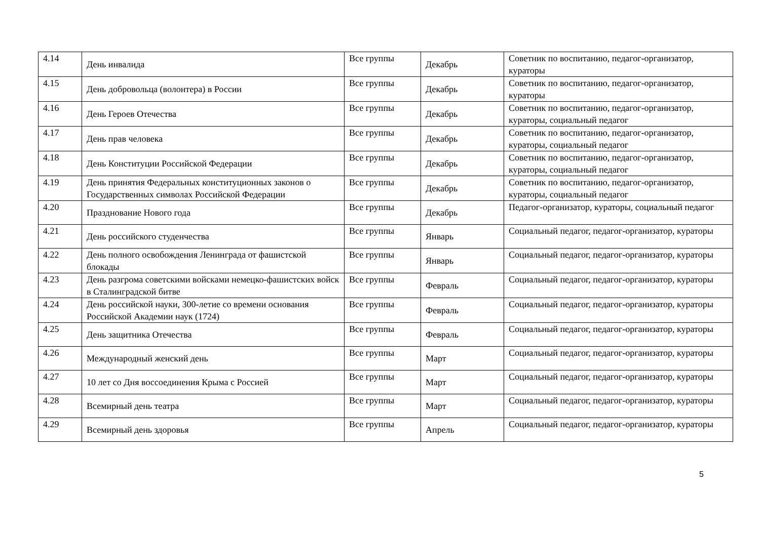| 4.14 | День инвалида | Все группы | Декабрь | Советник по воспитанию, педагог-организатор, кураторы |
| 4.15 | День добровольца (волонтера) в России | Все группы | Декабрь | Советник по воспитанию, педагог-организатор, кураторы |
| 4.16 | День Героев Отечества | Все группы | Декабрь | Советник по воспитанию, педагог-организатор, кураторы, социальный педагог |
| 4.17 | День прав человека | Все группы | Декабрь | Советник по воспитанию, педагог-организатор, кураторы, социальный педагог |
| 4.18 | День Конституции Российской Федерации | Все группы | Декабрь | Советник по воспитанию, педагог-организатор, кураторы, социальный педагог |
| 4.19 | День принятия Федеральных конституционных законов о Государственных символах Российской Федерации | Все группы | Декабрь | Советник по воспитанию, педагог-организатор, кураторы, социальный педагог |
| 4.20 | Празднование Нового года | Все группы | Декабрь | Педагог-организатор, кураторы, социальный педагог |
| 4.21 | День российского студенчества | Все группы | Январь | Социальный педагог, педагог-организатор, кураторы |
| 4.22 | День полного освобождения Ленинграда от фашистской блокады | Все группы | Январь | Социальный педагог, педагог-организатор, кураторы |
| 4.23 | День разгрома советскими войсками немецко-фашистских войск в Сталинградской битве | Все группы | Февраль | Социальный педагог, педагог-организатор, кураторы |
| 4.24 | День российской науки, 300-летие со времени основания Российской Академии наук (1724) | Все группы | Февраль | Социальный педагог, педагог-организатор, кураторы |
| 4.25 | День защитника Отечества | Все группы | Февраль | Социальный педагог, педагог-организатор, кураторы |
| 4.26 | Международный женский день | Все группы | Март | Социальный педагог, педагог-организатор, кураторы |
| 4.27 | 10 лет со Дня воссоединения Крыма с Россией | Все группы | Март | Социальный педагог, педагог-организатор, кураторы |
| 4.28 | Всемирный день театра | Все группы | Март | Социальный педагог, педагог-организатор, кураторы |
| 4.29 | Всемирный день здоровья | Все группы | Апрель | Социальный педагог, педагог-организатор, кураторы |
5